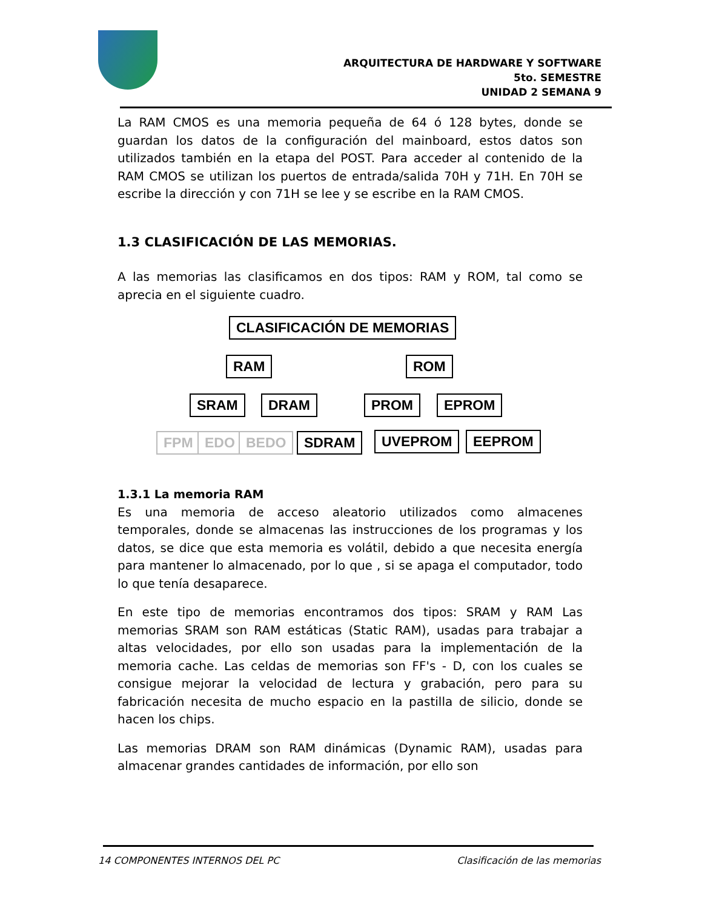ARQUITECTURA DE HARDWARE Y SOFTWARE
5to. SEMESTRE
UNIDAD 2 SEMANA 9
La RAM CMOS es una memoria pequeña de 64 ó 128 bytes, donde se guardan los datos de la configuración del mainboard, estos datos son utilizados también en la etapa del POST. Para acceder al contenido de la RAM CMOS se utilizan los puertos de entrada/salida 70H y 71H. En 70H se escribe la dirección y con 71H se lee y se escribe en la RAM CMOS.
1.3 CLASIFICACIÓN DE LAS MEMORIAS.
A las memorias las clasificamos en dos tipos: RAM y ROM, tal como se aprecia en el siguiente cuadro.
CLASIFICACIÓN DE MEMORIAS
RAM ROM
SRAM DRAM PROM EPROM
FPM EDO BEDO SDRAM UVEPROM EEPROM
1.3.1 La memoria RAM
Es una memoria de acceso aleatorio utilizados como almacenes temporales, donde se almacenas las instrucciones de los programas y los datos, se dice que esta memoria es volátil, debido a que necesita energía para mantener lo almacenado, por lo que , si se apaga el computador, todo lo que tenía desaparece.
En este tipo de memorias encontramos dos tipos: SRAM y RAM Las memorias SRAM son RAM estáticas (Static RAM), usadas para trabajar a altas velocidades, por ello son usadas para la implementación de la memoria cache. Las celdas de memorias son FF's - D, con los cuales se consigue mejorar la velocidad de lectura y grabación, pero para su fabricación necesita de mucho espacio en la pastilla de silicio, donde se hacen los chips.
Las memorias DRAM son RAM dinámicas (Dynamic RAM), usadas para almacenar grandes cantidades de información, por ello son
14 COMPONENTES INTERNOS DEL PC Clasificación de las memorias